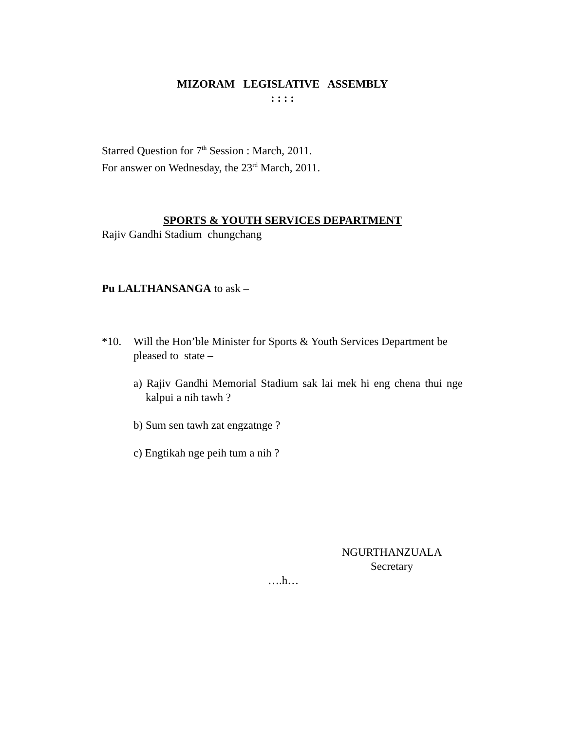MIZORAM LEGISLATIVE ASSEMBLY
: : : :
Starred Question for 7<sup>th</sup> Session : March, 2011.
For answer on Wednesday, the 23<sup>rd</sup> March, 2011.
SPORTS & YOUTH SERVICES DEPARTMENT
Rajiv Gandhi Stadium chungchang
Pu LALTHANSANGA to ask –
*10. Will the Hon’ble Minister for Sports & Youth Services Department be pleased to state –
a) Rajiv Gandhi Memorial Stadium sak lai mek hi eng chena thui nge kalpui a nih tawh ?
b) Sum sen tawh zat engzatnge ?
c) Engtikah nge peih tum a nih ?
NGURTHANZUALA
Secretary
….h…